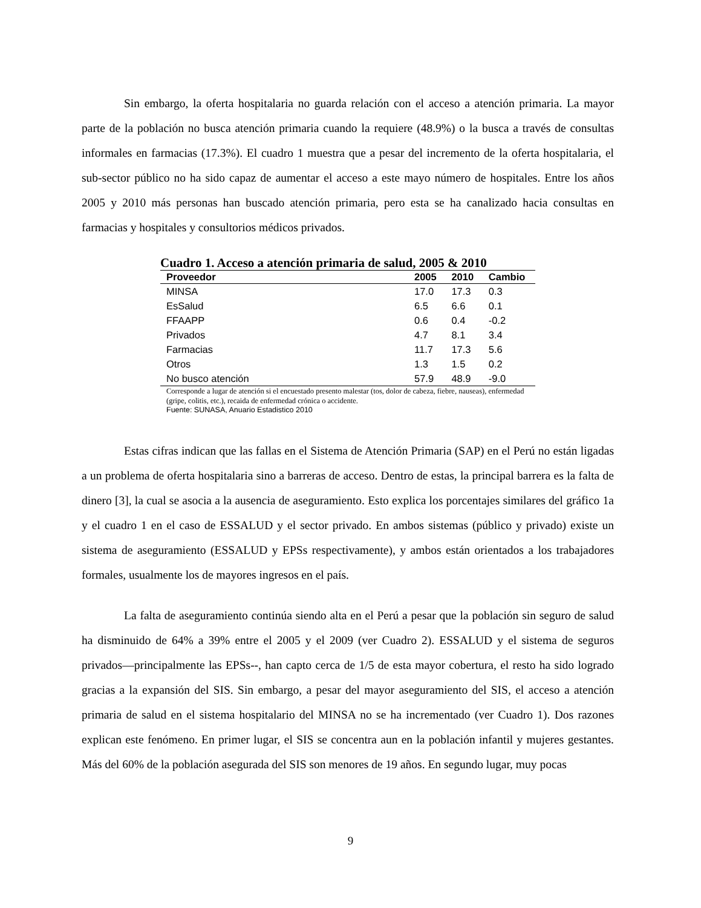Sin embargo, la oferta hospitalaria no guarda relación con el acceso a atención primaria. La mayor parte de la población no busca atención primaria cuando la requiere (48.9%) o la busca a través de consultas informales en farmacias (17.3%). El cuadro 1 muestra que a pesar del incremento de la oferta hospitalaria, el sub-sector público no ha sido capaz de aumentar el acceso a este mayo número de hospitales. Entre los años 2005 y 2010 más personas han buscado atención primaria, pero esta se ha canalizado hacia consultas en farmacias y hospitales y consultorios médicos privados.
Cuadro 1. Acceso a atención primaria de salud, 2005 & 2010
| Proveedor | 2005 | 2010 | Cambio |
| --- | --- | --- | --- |
| MINSA | 17.0 | 17.3 | 0.3 |
| EsSalud | 6.5 | 6.6 | 0.1 |
| FFAAPP | 0.6 | 0.4 | -0.2 |
| Privados | 4.7 | 8.1 | 3.4 |
| Farmacias | 11.7 | 17.3 | 5.6 |
| Otros | 1.3 | 1.5 | 0.2 |
| No busco atención | 57.9 | 48.9 | -9.0 |
Corresponde a lugar de atención si el encuestado presento malestar (tos, dolor de cabeza, fiebre, nauseas), enfermedad (gripe, colitis, etc.), recaida de enfermedad crónica o accidente.
Fuente: SUNASA, Anuario Estadistico 2010
Estas cifras indican que las fallas en el Sistema de Atención Primaria (SAP) en el Perú no están ligadas a un problema de oferta hospitalaria sino a barreras de acceso. Dentro de estas, la principal barrera es la falta de dinero [3], la cual se asocia a la ausencia de aseguramiento. Esto explica los porcentajes similares del gráfico 1a y el cuadro 1 en el caso de ESSALUD y el sector privado. En ambos sistemas (público y privado) existe un sistema de aseguramiento (ESSALUD y EPSs respectivamente), y ambos están orientados a los trabajadores formales, usualmente los de mayores ingresos en el país.
La falta de aseguramiento continúa siendo alta en el Perú a pesar que la población sin seguro de salud ha disminuido de 64% a 39% entre el 2005 y el 2009 (ver Cuadro 2). ESSALUD y el sistema de seguros privados—principalmente las EPSs--, han capto cerca de 1/5 de esta mayor cobertura, el resto ha sido logrado gracias a la expansión del SIS. Sin embargo, a pesar del mayor aseguramiento del SIS, el acceso a atención primaria de salud en el sistema hospitalario del MINSA no se ha incrementado (ver Cuadro 1). Dos razones explican este fenómeno. En primer lugar, el SIS se concentra aun en la población infantil y mujeres gestantes. Más del 60% de la población asegurada del SIS son menores de 19 años. En segundo lugar, muy pocas
9